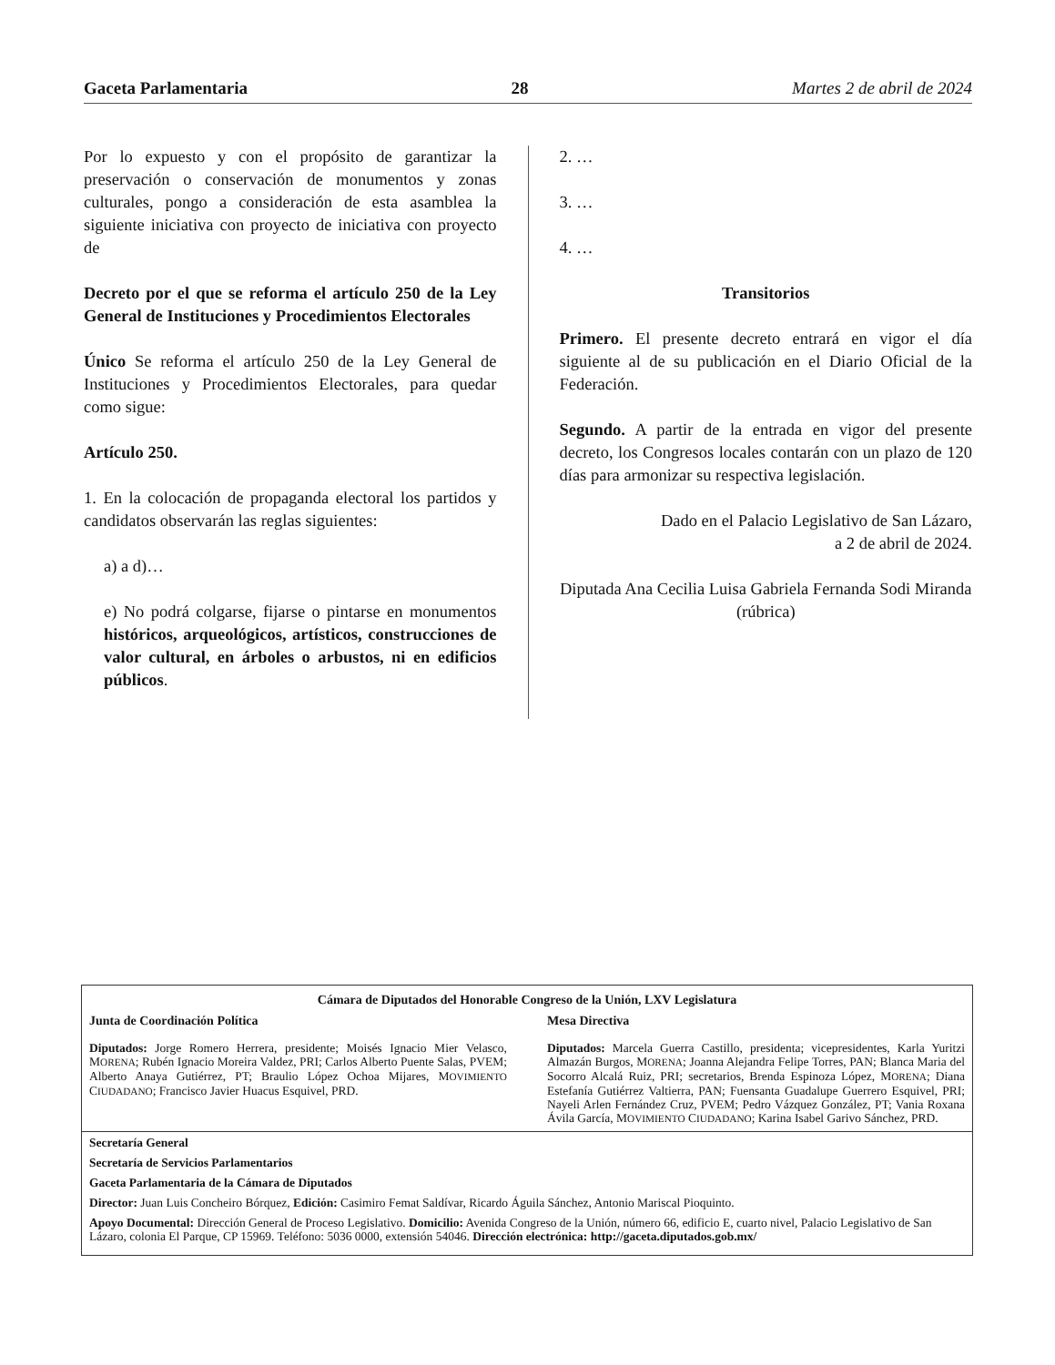Gaceta Parlamentaria 28 Martes 2 de abril de 2024
Por lo expuesto y con el propósito de garantizar la preservación o conservación de monumentos y zonas culturales, pongo a consideración de esta asamblea la siguiente iniciativa con proyecto de iniciativa con proyecto de
Decreto por el que se reforma el artículo 250 de la Ley General de Instituciones y Procedimientos Electorales
Único Se reforma el artículo 250 de la Ley General de Instituciones y Procedimientos Electorales, para quedar como sigue:
Artículo 250.
1. En la colocación de propaganda electoral los partidos y candidatos observarán las reglas siguientes:
a) a d)…
e) No podrá colgarse, fijarse o pintarse en monumentos históricos, arqueológicos, artísticos, construcciones de valor cultural, en árboles o arbustos, ni en edificios públicos.
2. …
3. …
4. …
Transitorios
Primero. El presente decreto entrará en vigor el día siguiente al de su publicación en el Diario Oficial de la Federación.
Segundo. A partir de la entrada en vigor del presente decreto, los Congresos locales contarán con un plazo de 120 días para armonizar su respectiva legislación.
Dado en el Palacio Legislativo de San Lázaro,
a 2 de abril de 2024.
Diputada Ana Cecilia Luisa Gabriela Fernanda Sodi Miranda (rúbrica)
Cámara de Diputados del Honorable Congreso de la Unión, LXV Legislatura
Junta de Coordinación Política
Diputados: Jorge Romero Herrera, presidente; Moisés Ignacio Mier Velasco, MORENA; Rubén Ignacio Moreira Valdez, PRI; Carlos Alberto Puente Salas, PVEM; Alberto Anaya Gutiérrez, PT; Braulio López Ochoa Mijares, MOVIMIENTO CIUDADANO; Francisco Javier Huacus Esquivel, PRD.
Mesa Directiva
Diputados: Marcela Guerra Castillo, presidenta; vicepresidentes, Karla Yuritzi Almazán Burgos, MORENA; Joanna Alejandra Felipe Torres, PAN; Blanca Maria del Socorro Alcalá Ruiz, PRI; secretarios, Brenda Espinoza López, MORENA; Diana Estefanía Gutiérrez Valtierra, PAN; Fuensanta Guadalupe Guerrero Esquivel, PRI; Nayeli Arlen Fernández Cruz, PVEM; Pedro Vázquez González, PT; Vania Roxana Ávila García, MOVIMIENTO CIUDADANO; Karina Isabel Garivo Sánchez, PRD.
Secretaría General
Secretaría de Servicios Parlamentarios
Gaceta Parlamentaria de la Cámara de Diputados
Director: Juan Luis Concheiro Bórquez, Edición: Casimiro Femat Saldívar, Ricardo Águila Sánchez, Antonio Mariscal Pioquinto.
Apoyo Documental: Dirección General de Proceso Legislativo. Domicilio: Avenida Congreso de la Unión, número 66, edificio E, cuarto nivel, Palacio Legislativo de San Lázaro, colonia El Parque, CP 15969. Teléfono: 5036 0000, extensión 54046. Dirección electrónica: http://gaceta.diputados.gob.mx/